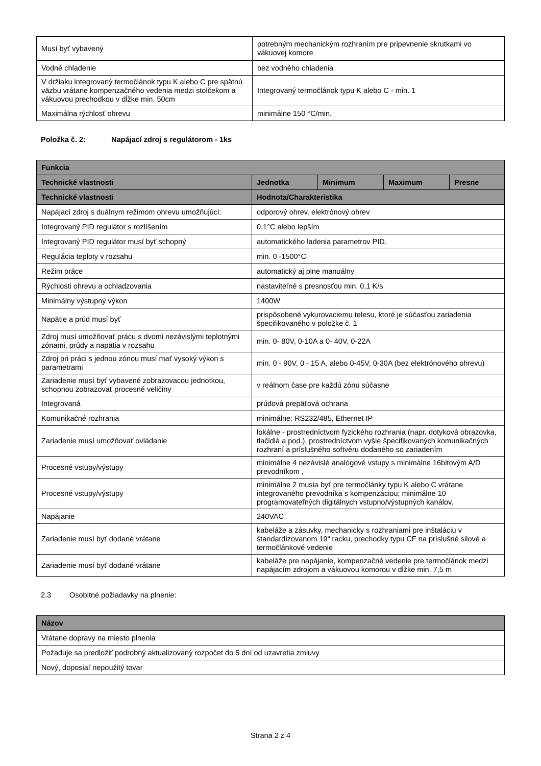| Musí byť vybavený | potrebným mechanickým rozhraním pre pripevnenie skrutkami vo vákuovej komore |
| Vodné chladenie | bez vodného chladenia |
| V držiaku integrovaný termočlánok typu K alebo C pre spätnú väzbu vrátane kompenzačného vedenia medzi stolčekom a vákuovou prechodkou v dĺžke min. 50cm | Integrovaný termočlánok typu K alebo C - min. 1 |
| Maximálna rýchlosť ohrevu | minimálne 150 °C/min. |
Položka č. 2: Napájací zdroj s regulátorom - 1ks
| Funkcia | | | | |
| --- | --- | --- | --- | --- |
| Technické vlastnosti | Jednotka | Minimum | Maximum | Presne |
| Technické vlastnosti | Hodnota/Charakteristika | | | |
| Napájací zdroj s duálnym režimom ohrevu umožňujúci: | odporový ohrev, elektrónový ohrev | | | |
| Integrovaný PID regulátor s rozlíšením | 0,1°C alebo lepším | | | |
| Integrovaný PID regulátor musí byť schopný | automatického ladenia parametrov PID. | | | |
| Regulácia teploty v rozsahu | min. 0 -1500°C | | | |
| Režim práce | automatický aj plne manuálny | | | |
| Rýchlosti ohrevu a ochladzovania | nastaviteľné s presnosťou min. 0,1 K/s | | | |
| Minimálny výstupný výkon | 1400W | | | |
| Napätie a prúd musí byť | prispôsobené vykurovaciemu telesu, ktoré je súčasťou zariadenia špecifikovaného v položke č. 1 | | | |
| Zdroj musí umožňovať prácu s dvomi nezávislými teplotnými zónami, prúdy a napätia v rozsahu | min. 0- 80V, 0-10A a 0- 40V, 0-22A | | | |
| Zdroj pri práci s jednou zónou musí mať vysoký výkon s parametrami | min. 0 - 90V, 0 - 15 A, alebo 0-45V, 0-30A (bez elektrónového ohrevu) | | | |
| Zariadenie musí byť vybavené zobrazovacou jednotkou, schopnou zobrazovať procesné veličiny | v reálnom čase pre každú zónu súčasne | | | |
| Integrovaná | prúdová prepäťová ochrana | | | |
| Komunikačné rozhrania | minimálne: RS232/485, Ethernet IP | | | |
| Zariadenie musí umožňovať ovládanie | lokálne - prostredníctvom fyzického rozhrania (napr. dotyková obrazovka, tlačidlá a pod.), prostredníctvom vyšie špecifikovaných komunikačných rozhraní a príslušného softvéru dodaného so zariadením | | | |
| Procesné vstupy/výstupy | minimálne 4 nezávislé analógové vstupy s minimálne 16bitovým A/D prevodníkom , | | | |
| Procesné vstupy/výstupy | minimálne 2 musia byť pre termočlánky typu K alebo C vrátane integrovaného prevodníka s kompenzáciou; minimálne 10 programovateľných digitálnych vstupno/výstupných kanálov. | | | |
| Napájanie | 240VAC | | | |
| Zariadenie musí byť dodané vrátane | kabeláže a zásuvky, mechanicky s rozhraniami pre inštaláciu v štandardizovanom 19“ racku, prechodky typu CF na príslušné silové a termočlánkové vedenie | | | |
| Zariadenie musí byť dodané vrátane | kabeláže pre napájanie, kompenzačné vedenie pre termočlánok medzi napájacím zdrojom a vákuovou komorou v dĺžke min. 7,5 m | | | |
2.3 Osobitné požiadavky na plnenie:
| Názov |
| --- |
| Vrátane dopravy na miesto plnenia |
| Požaduje sa predložiť podrobný aktualizovaný rozpočet do 5 dní od uzavretia zmluvy |
| Nový, doposiaľ nepoužitý tovar |
Strana 2 z 4